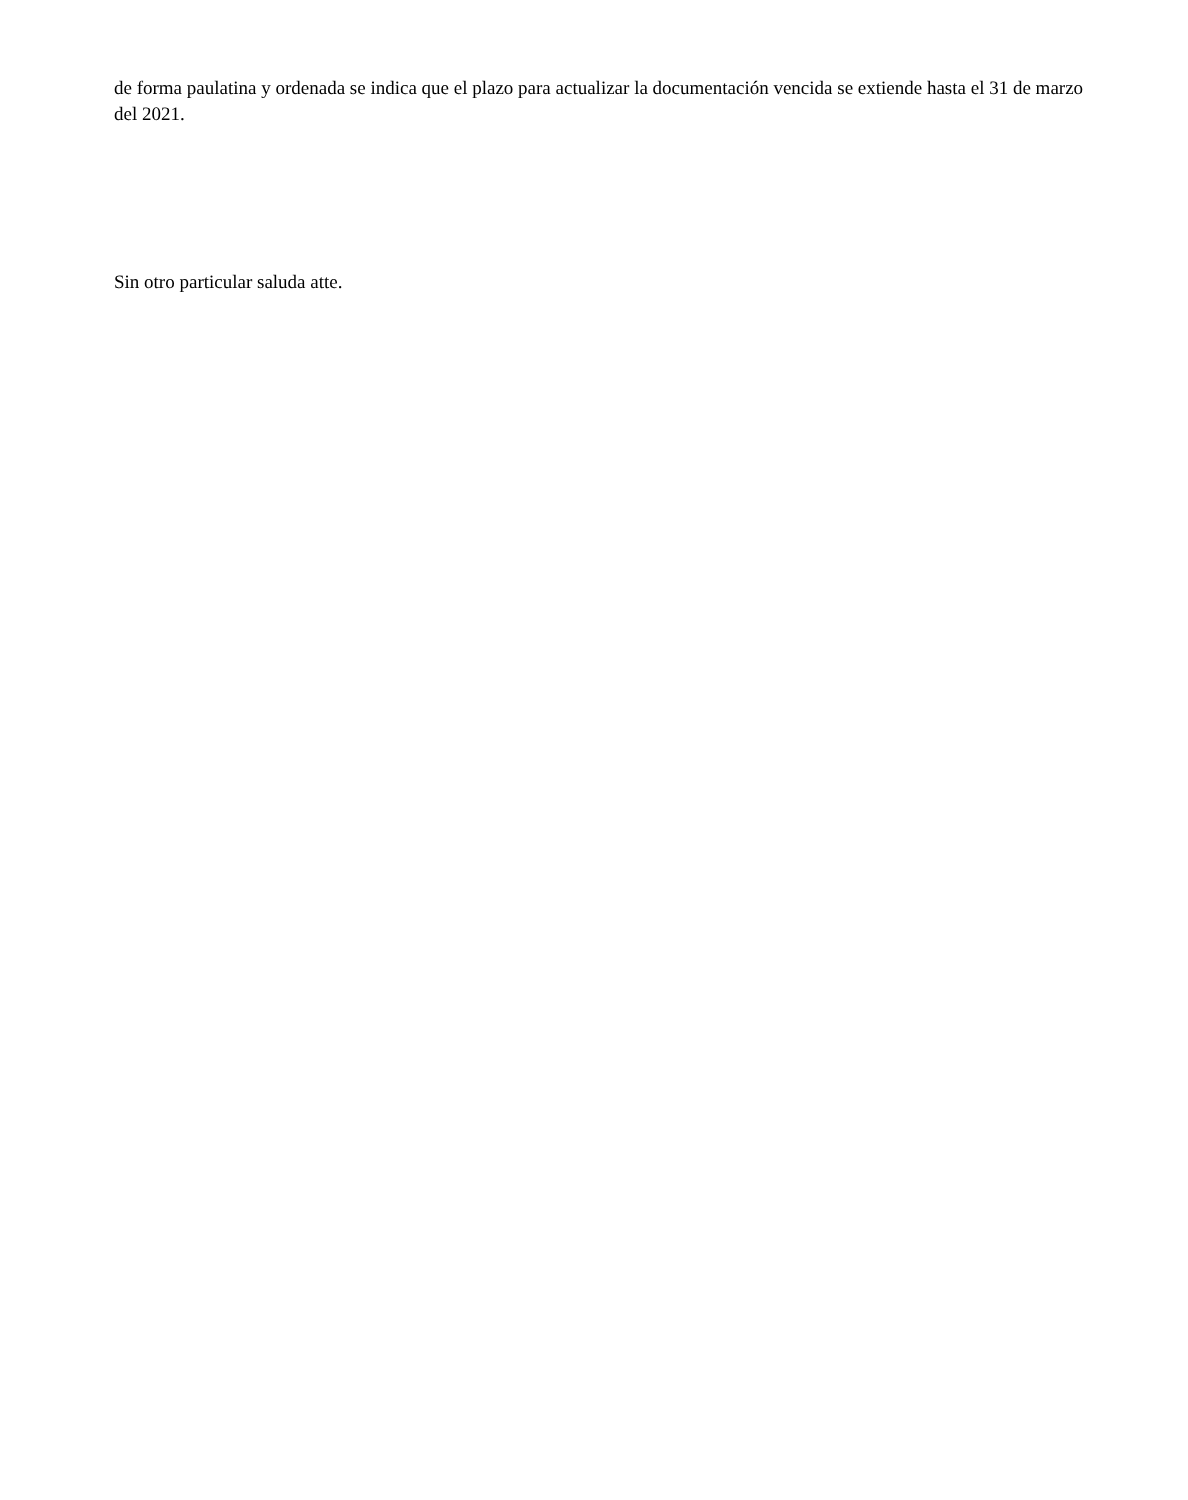de forma paulatina y ordenada se indica que el plazo para actualizar la documentación vencida se extiende hasta el 31 de marzo del 2021.
Sin otro particular saluda atte.